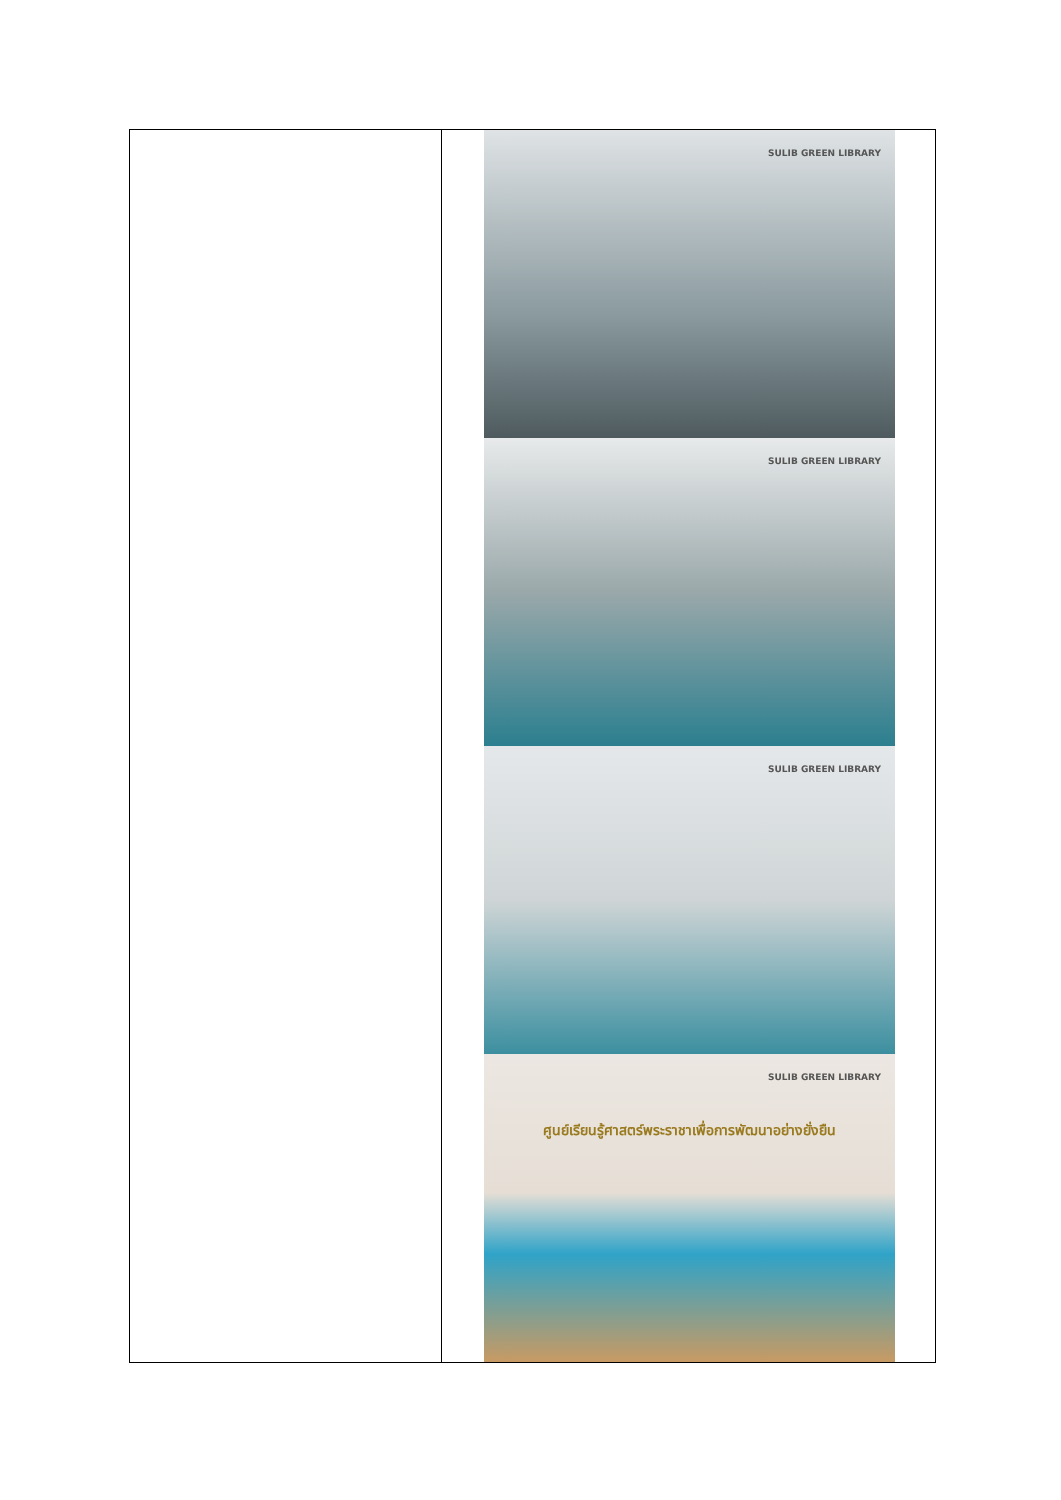| | SULIB GREEN LIBRARY SULIB GREEN LIBRARY SULIB GREEN LIBRARY SULIB GREEN LIBRARY ศูนย์เรียนรู้ศาสตร์พระราชาเพื่อการพัฒนาอย่างยั่งยืน |